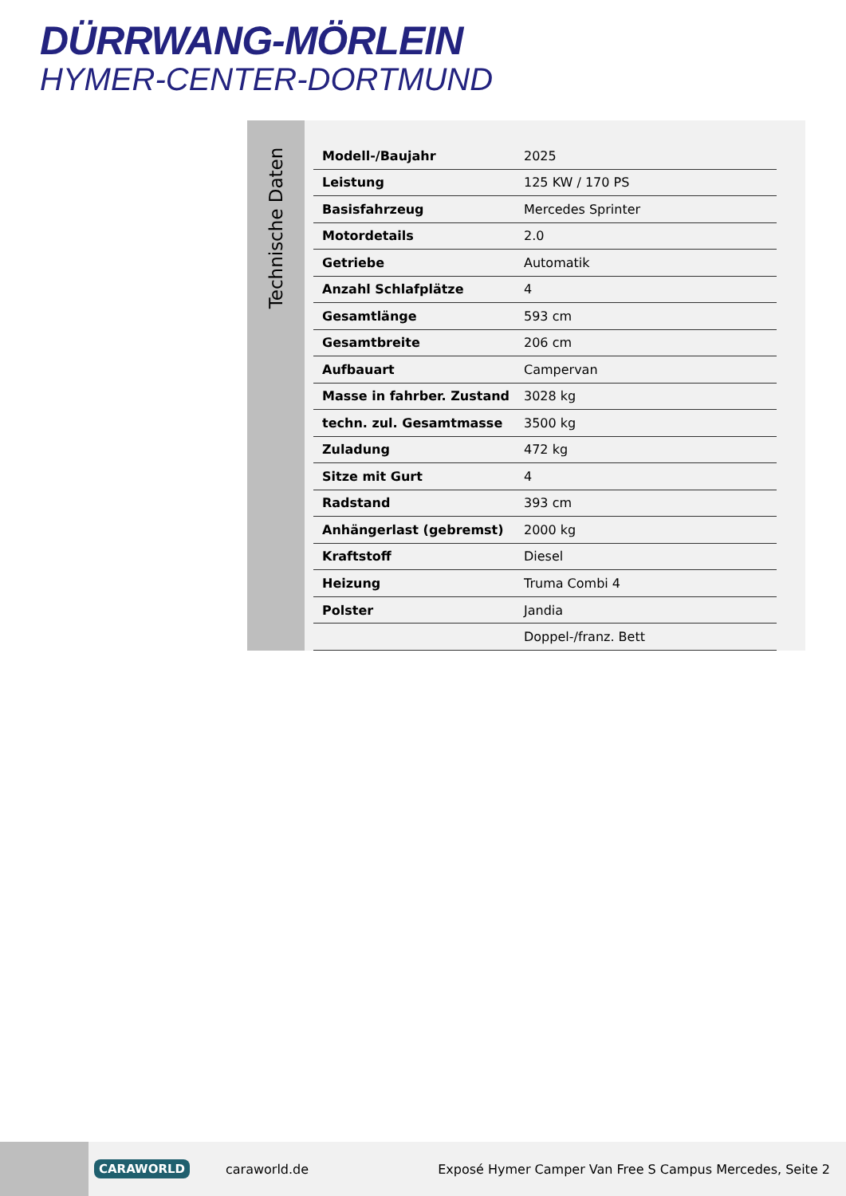DÜRRWANG-MÖRLEIN
HYMER-CENTER-DORTMUND
Technische Daten
| Modell-/Baujahr | 2025 |
| Leistung | 125 KW / 170 PS |
| Basisfahrzeug | Mercedes Sprinter |
| Motordetails | 2.0 |
| Getriebe | Automatik |
| Anzahl Schlafplätze | 4 |
| Gesamtlänge | 593 cm |
| Gesamtbreite | 206 cm |
| Aufbauart | Campervan |
| Masse in fahrber. Zustand | 3028 kg |
| techn. zul. Gesamtmasse | 3500 kg |
| Zuladung | 472 kg |
| Sitze mit Gurt | 4 |
| Radstand | 393 cm |
| Anhängerlast (gebremst) | 2000 kg |
| Kraftstoff | Diesel |
| Heizung | Truma Combi 4 |
| Polster | Jandia |
| | Doppel-/franz. Bett |
CARAWORLD caraworld.de Exposé Hymer Camper Van Free S Campus Mercedes, Seite 2